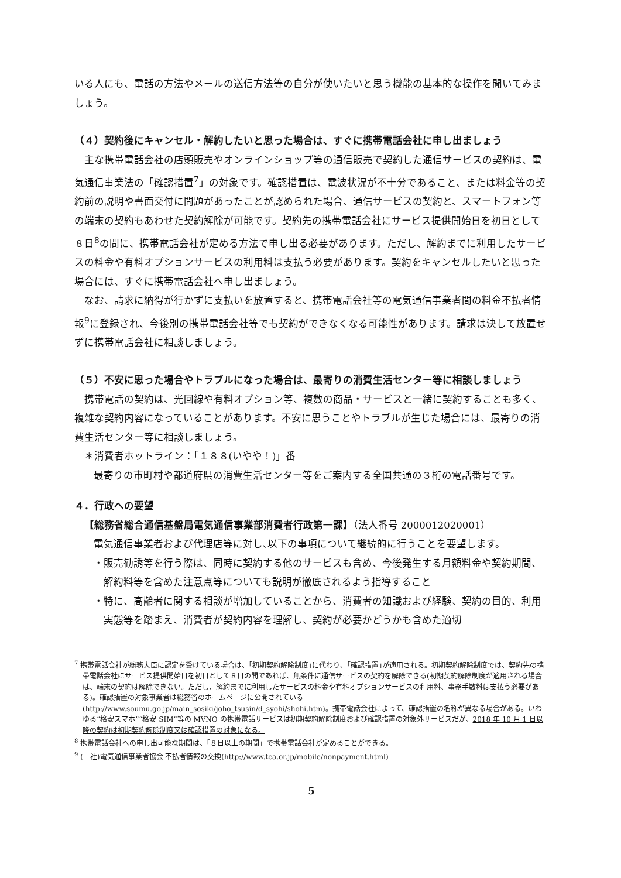いる人にも、電話の方法やメールの送信方法等の自分が使いたいと思う機能の基本的な操作を聞いてみましょう。
（４）契約後にキャンセル・解約したいと思った場合は、すぐに携帯電話会社に申し出ましょう
主な携帯電話会社の店頭販売やオンラインショップ等の通信販売で契約した通信サービスの契約は、電気通信事業法の「確認措置<sup>7</sup>」の対象です。確認措置は、電波状況が不十分であること、または料金等の契約前の説明や書面交付に問題があったことが認められた場合、通信サービスの契約と、スマートフォン等の端末の契約もあわせた契約解除が可能です。契約先の携帯電話会社にサービス提供開始日を初日として８日<sup>8</sup>の間に、携帯電話会社が定める方法で申し出る必要があります。ただし、解約までに利用したサービスの料金や有料オプションサービスの利用料は支払う必要があります。契約をキャンセルしたいと思った場合には、すぐに携帯電話会社へ申し出ましょう。
なお、請求に納得が行かずに支払いを放置すると、携帯電話会社等の電気通信事業者間の料金不払者情報<sup>9</sup>に登録され、今後別の携帯電話会社等でも契約ができなくなる可能性があります。請求は決して放置せずに携帯電話会社に相談しましょう。
（５）不安に思った場合やトラブルになった場合は、最寄りの消費生活センター等に相談しましょう
携帯電話の契約は、光回線や有料オプション等、複数の商品・サービスと一緒に契約することも多く、複雑な契約内容になっていることがあります。不安に思うことやトラブルが生じた場合には、最寄りの消費生活センター等に相談しましょう。
＊消費者ホットライン：「１８８(いやや！)」番
最寄りの市町村や都道府県の消費生活センター等をご案内する全国共通の３桁の電話番号です。
４．行政への要望
【総務省総合通信基盤局電気通信事業部消費者行政第一課】（法人番号 2000012020001）
電気通信事業者および代理店等に対し､以下の事項について継続的に行うことを要望します。
・販売勧誘等を行う際は、同時に契約する他のサービスも含め、今後発生する月額料金や契約期間、解約料等を含めた注意点等についても説明が徹底されるよう指導すること
・特に、高齢者に関する相談が増加していることから、消費者の知識および経験、契約の目的、利用実態等を踏まえ、消費者が契約内容を理解し、契約が必要かどうかも含めた適切
<sup>7</sup> 携帯電話会社が総務大臣に認定を受けている場合は、｢初期契約解除制度｣に代わり、｢確認措置｣が適用される。初期契約解除制度では、契約先の携帯電話会社にサービス提供開始日を初日として８日の間であれば、無条件に通信サービスの契約を解除できる(初期契約解除制度が適用される場合は、端末の契約は解除できない。ただし、解約までに利用したサービスの料金や有料オプションサービスの利用料、事務手数料は支払う必要がある)。確認措置の対象事業者は総務省のホームページに公開されている(http://www.soumu.go.jp/main_sosiki/joho_tsusin/d_syohi/shohi.htm)。携帯電話会社によって、確認措置の名称が異なる場合がある。いわゆる“格安スマホ”“格安 SIM”等の MVNO の携帯電話サービスは初期契約解除制度および確認措置の対象外サービスだが、2018 年 10 月 1 日以降の契約は初期契約解除制度又は確認措置の対象になる。
<sup>8</sup> 携帯電話会社への申し出可能な期間は、「８日以上の期間」で携帯電話会社が定めることができる。
<sup>9</sup> (一社)電気通信事業者協会 不払者情報の交換(http://www.tca.or.jp/mobile/nonpayment.html)
5